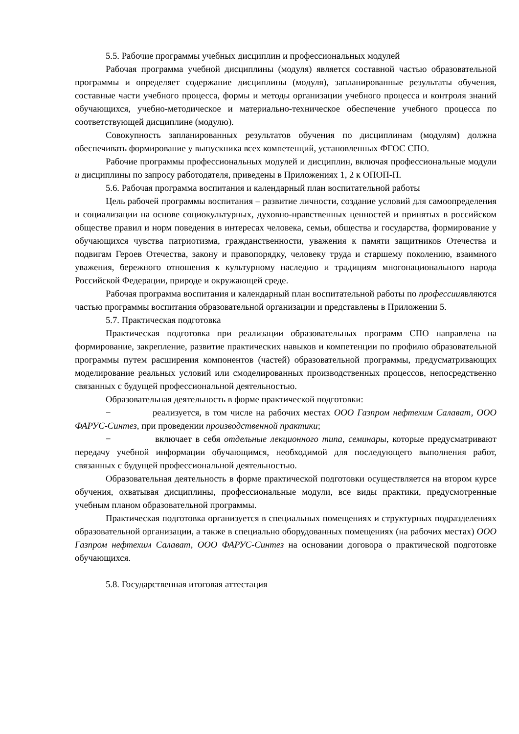5.5. Рабочие программы учебных дисциплин и профессиональных модулей
Рабочая программа учебной дисциплины (модуля) является составной частью образовательной программы и определяет содержание дисциплины (модуля), запланированные результаты обучения, составные части учебного процесса, формы и методы организации учебного процесса и контроля знаний обучающихся, учебно-методическое и материально-техническое обеспечение учебного процесса по соответствующей дисциплине (модулю).
Совокупность запланированных результатов обучения по дисциплинам (модулям) должна обеспечивать формирование у выпускника всех компетенций, установленных ФГОС СПО.
Рабочие программы профессиональных модулей и дисциплин, включая профессиональные модули и дисциплины по запросу работодателя, приведены в Приложениях 1, 2 к ОПОП-П.
5.6. Рабочая программа воспитания и календарный план воспитательной работы
Цель рабочей программы воспитания – развитие личности, создание условий для самоопределения и социализации на основе социокультурных, духовно-нравственных ценностей и принятых в российском обществе правил и норм поведения в интересах человека, семьи, общества и государства, формирование у обучающихся чувства патриотизма, гражданственности, уважения к памяти защитников Отечества и подвигам Героев Отечества, закону и правопорядку, человеку труда и старшему поколению, взаимного уважения, бережного отношения к культурному наследию и традициям многонационального народа Российской Федерации, природе и окружающей среде.
Рабочая программа воспитания и календарный план воспитательной работы по профессииявляются частью программы воспитания образовательной организации и представлены в Приложении 5.
5.7. Практическая подготовка
Практическая подготовка при реализации образовательных программ СПО направлена на формирование, закрепление, развитие практических навыков и компетенции по профилю образовательной программы путем расширения компонентов (частей) образовательной программы, предусматривающих моделирование реальных условий или смоделированных производственных процессов, непосредственно связанных с будущей профессиональной деятельностью.
Образовательная деятельность в форме практической подготовки:
− реализуется, в том числе на рабочих местах ООО Газпром нефтехим Салават, ООО ФАРУС-Синтез, при проведении производственной практики;
− включает в себя отдельные лекционного типа, семинары, которые предусматривают передачу учебной информации обучающимся, необходимой для последующего выполнения работ, связанных с будущей профессиональной деятельностью.
Образовательная деятельность в форме практической подготовки осуществляется на втором курсе обучения, охватывая дисциплины, профессиональные модули, все виды практики, предусмотренные учебным планом образовательной программы.
Практическая подготовка организуется в специальных помещениях и структурных подразделениях образовательной организации, а также в специально оборудованных помещениях (на рабочих местах) ООО Газпром нефтехим Салават, ООО ФАРУС-Синтез на основании договора о практической подготовке обучающихся.
5.8. Государственная итоговая аттестация